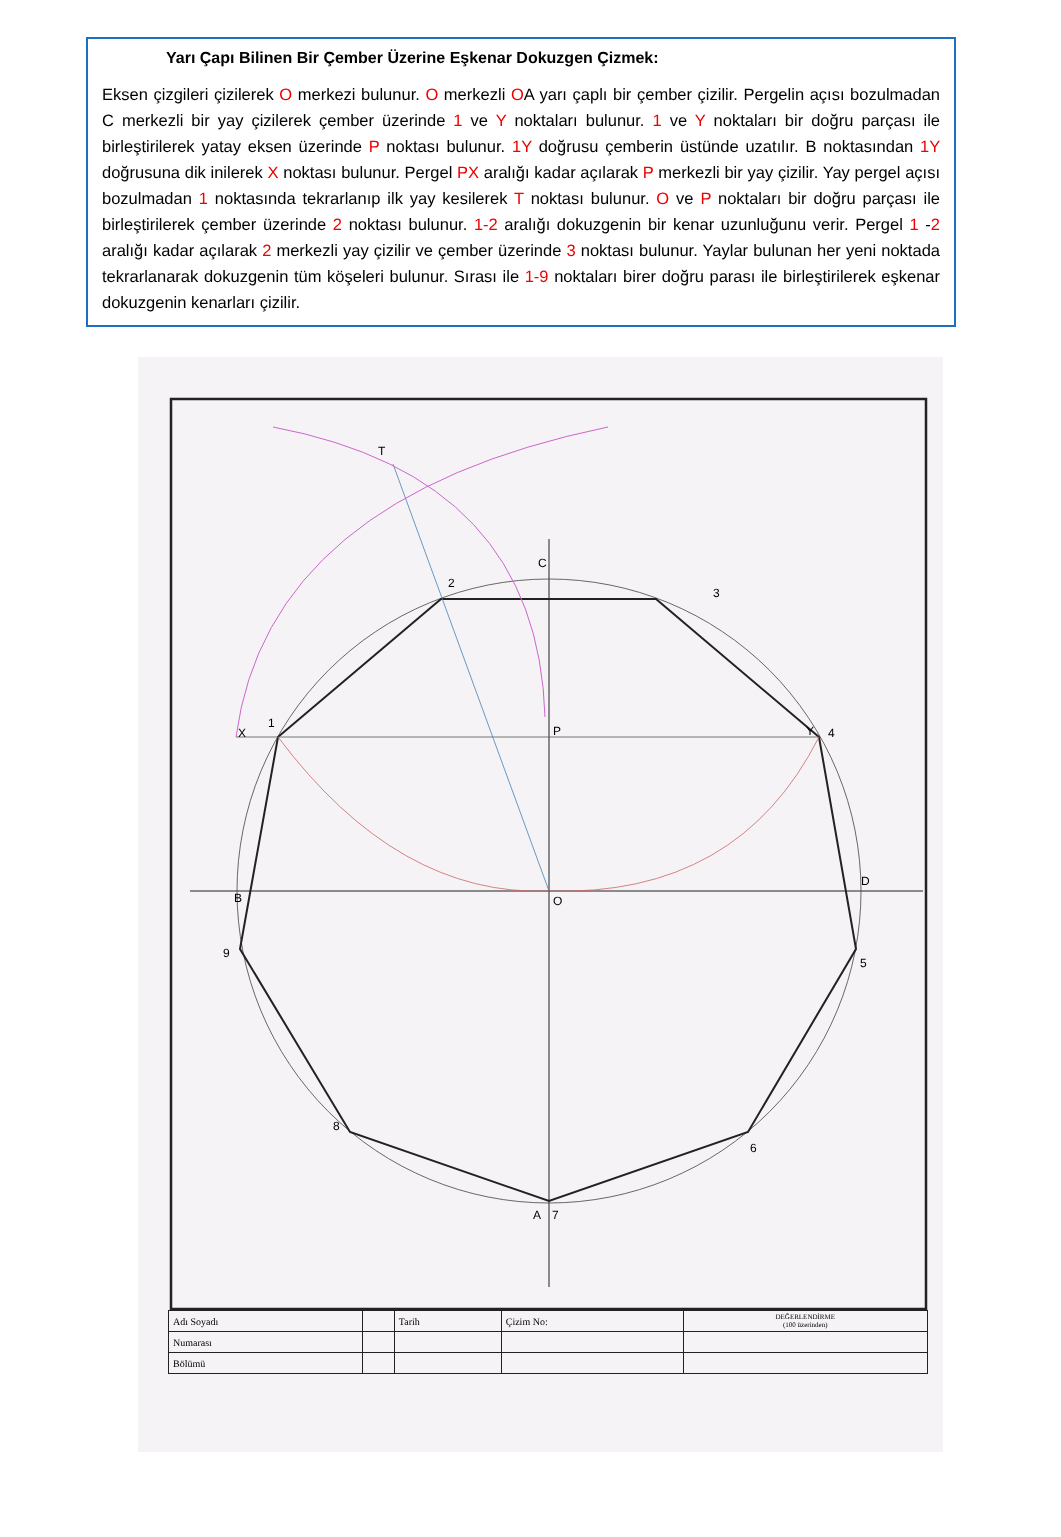Yarı Çapı Bilinen Bir Çember Üzerine Eşkenar Dokuzgen Çizmek:
Eksen çizgileri çizilerek O merkezi bulunur. O merkezli OA yarı çaplı bir çember çizilir. Pergelin açısı bozulmadan C merkezli bir yay çizilerek çember üzerinde 1 ve Y noktaları bulunur. 1 ve Y noktaları bir doğru parçası ile birleştirilerek yatay eksen üzerinde P noktası bulunur. 1Y doğrusu çemberin üstünde uzatılır. B noktasından 1Y doğrusuna dik inilerek X noktası bulunur. Pergel PX aralığı kadar açılarak P merkezli bir yay çizilir. Yay pergel açısı bozulmadan 1 noktasında tekrarlanıp ilk yay kesilerek T noktası bulunur. O ve P noktaları bir doğru parçası ile birleştirilerek çember üzerinde 2 noktası bulunur. 1-2 aralığı dokuzgenin bir kenar uzunluğunu verir. Pergel 1 -2 aralığı kadar açılarak 2 merkezli yay çizilir ve çember üzerinde 3 noktası bulunur. Yaylar bulunan her yeni noktada tekrarlanarak dokuzgenin tüm köşeleri bulunur. Sırası ile 1-9 noktaları birer doğru parası ile birleştirilerek eşkenar dokuzgenin kenarları çizilir.
3
2
X
P
C
T
B
O
D
4
5
6
7
A
8
9
1
Y
| Adı Soyadı | | Tarih | Çizim No: | DEĞERLENDİRME (100 üzerinden) |
| Numarası | | | | |
| Bölümü | | | | |